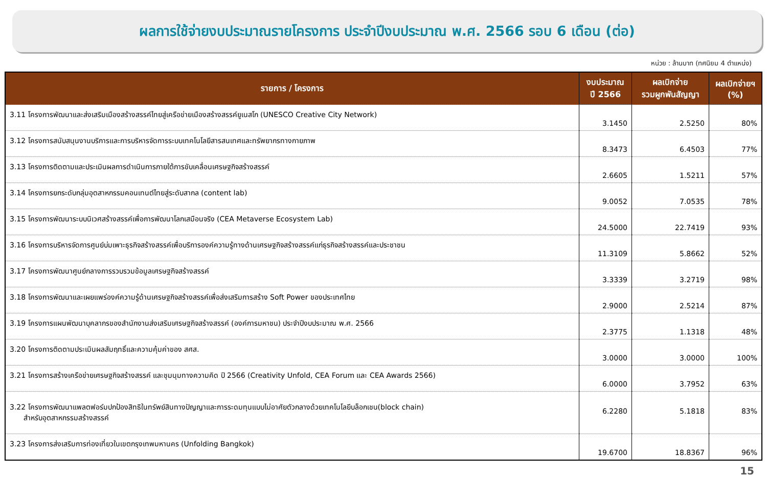ผลการใช้จ่ายงบประมาณรายโครงการ ประจำปีงบประมาณ พ.ศ. 2566 รอบ 6 เดือน (ต่อ)
หน่วย : ล้านบาท (ทศนิยม 4 ตำแหน่ง)
| รายการ / โครงการ | งบประมาณ ปี 2566 | ผลเบิกจ่าย รวมผูกพันสัญญา | ผลเบิกจ่ายฯ (%) |
| --- | --- | --- | --- |
| 3.11 โครงการพัฒนาและส่งเสริมเมืองสร้างสรรค์ไทยสู่เครือข่ายเมืองสร้างสรรค์ยูเนสโก (UNESCO Creative City Network) | 3.1450 | 2.5250 | 80% |
| 3.12 โครงการสนับสนุนงานบริการและการบริหารจัดการระบบเทคโนโลยีสารสนเทศและทรัพยากรทางกายภาพ | 8.3473 | 6.4503 | 77% |
| 3.13 โครงการติดตามและประเมินผลการดำเนินการภายใต้การขับเคลื่อนเศรษฐกิจสร้างสรรค์ | 2.6605 | 1.5211 | 57% |
| 3.14 โครงการยกระดับกลุ่มอุตสาหกรรมคอนเทนต์ไทยสู่ระดับสากล (content lab) | 9.0052 | 7.0535 | 78% |
| 3.15 โครงการพัฒนาระบบนิเวศสร้างสรรค์เพื่อการพัฒนาโลกเสมือนจริง (CEA Metaverse Ecosystem Lab) | 24.5000 | 22.7419 | 93% |
| 3.16 โครงการบริหารจัดการศูนย์บ่มเพาะธุรกิจสร้างสรรค์เพื่อบริการองค์ความรู้ทางด้านเศรษฐกิจสร้างสรรค์แก่ธุรกิจสร้างสรรค์และประชาชน | 11.3109 | 5.8662 | 52% |
| 3.17 โครงการพัฒนาศูนย์กลางการรวบรวมข้อมูลเศรษฐกิจสร้างสรรค์ | 3.3339 | 3.2719 | 98% |
| 3.18 โครงการพัฒนาและเผยแพร่องค์ความรู้ด้านเศรษฐกิจสร้างสรรค์เพื่อส่งเสริมการสร้าง Soft Power ของประเทศไทย | 2.9000 | 2.5214 | 87% |
| 3.19 โครงการแผนพัฒนาบุคลากรของสำนักงานส่งเสริมเศรษฐกิจสร้างสรรค์ (องค์การมหาชน) ประจำปีงบประมาณ พ.ศ. 2566 | 2.3775 | 1.1318 | 48% |
| 3.20 โครงการติดตามประเมินผลสัมฤทธิ์และความคุ้มค่าของ สศส. | 3.0000 | 3.0000 | 100% |
| 3.21 โครงการสร้างเครือข่ายเศรษฐกิจสร้างสรรค์ และชุมนุมทางความคิด ปี 2566 (Creativity Unfold, CEA Forum และ CEA Awards 2566) | 6.0000 | 3.7952 | 63% |
| 3.22 โครงการพัฒนาแพลตฟอร์มปกป้องสิทธิในทรัพย์สินทางปัญญาและการระดมทุนแบบไม่อาศัยตัวกลางด้วยเทคโนโลยีบล็อกเชน(block chain) สำหรับอุตสาหกรรมสร้างสรรค์ | 6.2280 | 5.1818 | 83% |
| 3.23 โครงการส่งเสริมการท่องเที่ยวในเขตกรุงเทพมหานคร (Unfolding Bangkok) | 19.6700 | 18.8367 | 96% |
15